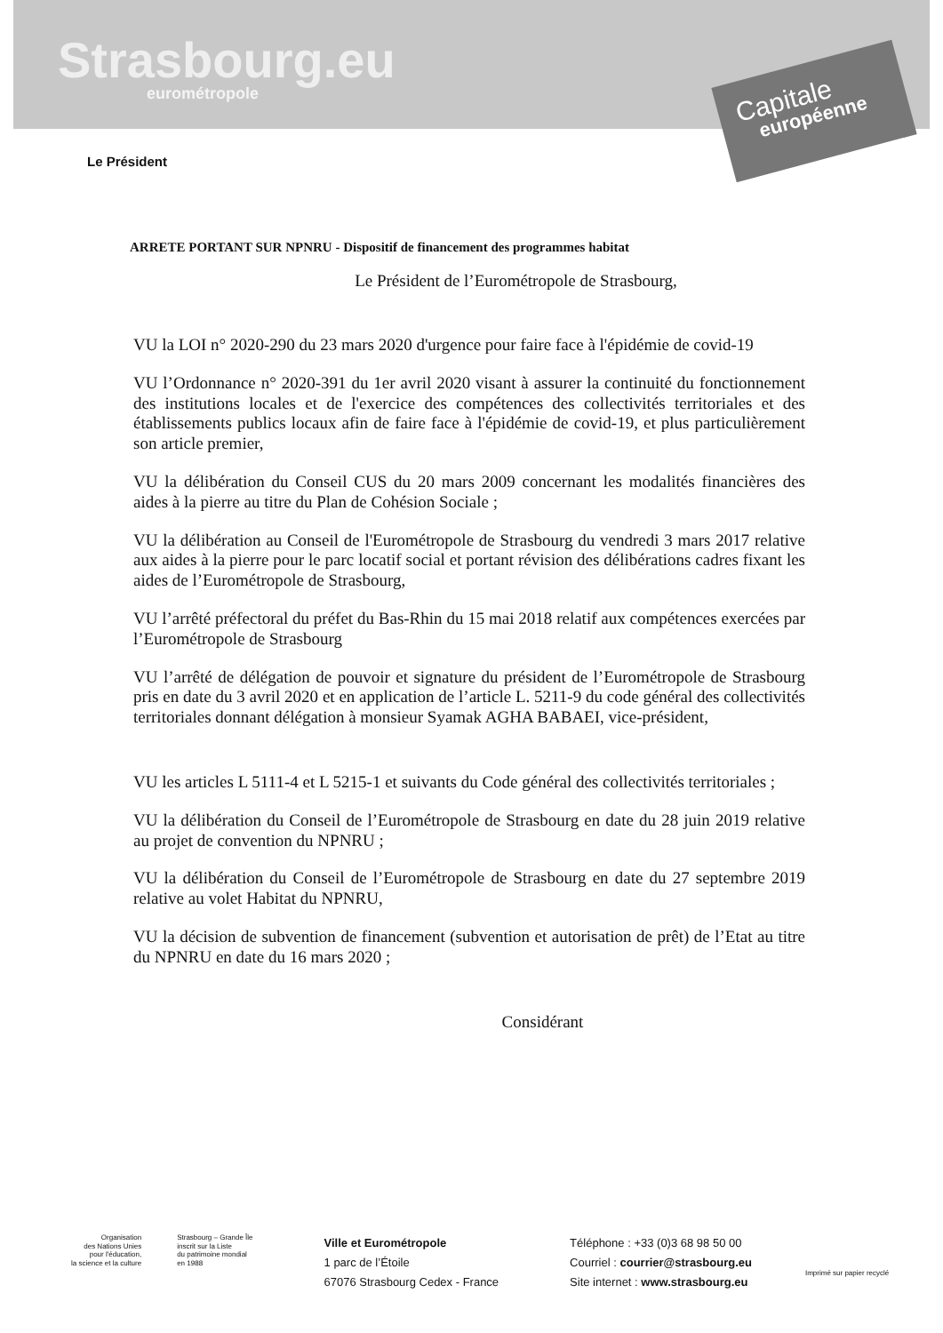Strasbourg.eu
eurométropole
Capitale
européenne
Le Président
ARRETE PORTANT SUR NPNRU - Dispositif de financement des programmes habitat
Le Président de l’Eurométropole de Strasbourg,
VU la LOI n° 2020-290 du 23 mars 2020 d'urgence pour faire face à l'épidémie de covid-19
VU l’Ordonnance n° 2020-391 du 1er avril 2020 visant à assurer la continuité du fonctionnement des institutions locales et de l'exercice des compétences des collectivités territoriales et des établissements publics locaux afin de faire face à l'épidémie de covid-19, et plus particulièrement son article premier,
VU la délibération du Conseil CUS du 20 mars 2009 concernant les modalités financières des aides à la pierre au titre du Plan de Cohésion Sociale ;
VU la délibération au Conseil de l'Eurométropole de Strasbourg du vendredi 3 mars 2017 relative aux aides à la pierre pour le parc locatif social et portant révision des délibérations cadres fixant les aides de l’Eurométropole de Strasbourg,
VU l’arrêté préfectoral du préfet du Bas-Rhin du 15 mai 2018 relatif aux compétences exercées par l’Eurométropole de Strasbourg
VU l’arrêté de délégation de pouvoir et signature du président de l’Eurométropole de Strasbourg pris en date du 3 avril 2020 et en application de l’article L. 5211-9 du code général des collectivités territoriales donnant délégation à monsieur Syamak AGHA BABAEI, vice-président,
VU les articles L 5111-4 et L 5215-1 et suivants du Code général des collectivités territoriales ;
VU la délibération du Conseil de l’Eurométropole de Strasbourg en date du 28 juin 2019 relative au projet de convention du NPNRU ;
VU la délibération du Conseil de l’Eurométropole de Strasbourg en date du 27 septembre 2019 relative au volet Habitat du NPNRU,
VU la décision de subvention de financement (subvention et autorisation de prêt) de l’Etat au titre du NPNRU en date du 16 mars 2020 ;
Considérant
Organisation
des Nations Unies
pour l'éducation,
la science et la culture
Strasbourg – Grande Île
inscrit sur la Liste
du patrimoine mondial
en 1988
Ville et Eurométropole
1 parc de l’Étoile
67076 Strasbourg Cedex - France
Téléphone : +33 (0)3 68 98 50 00
Courriel : courrier@strasbourg.eu
Site internet : www.strasbourg.eu
Imprimé sur papier recyclé